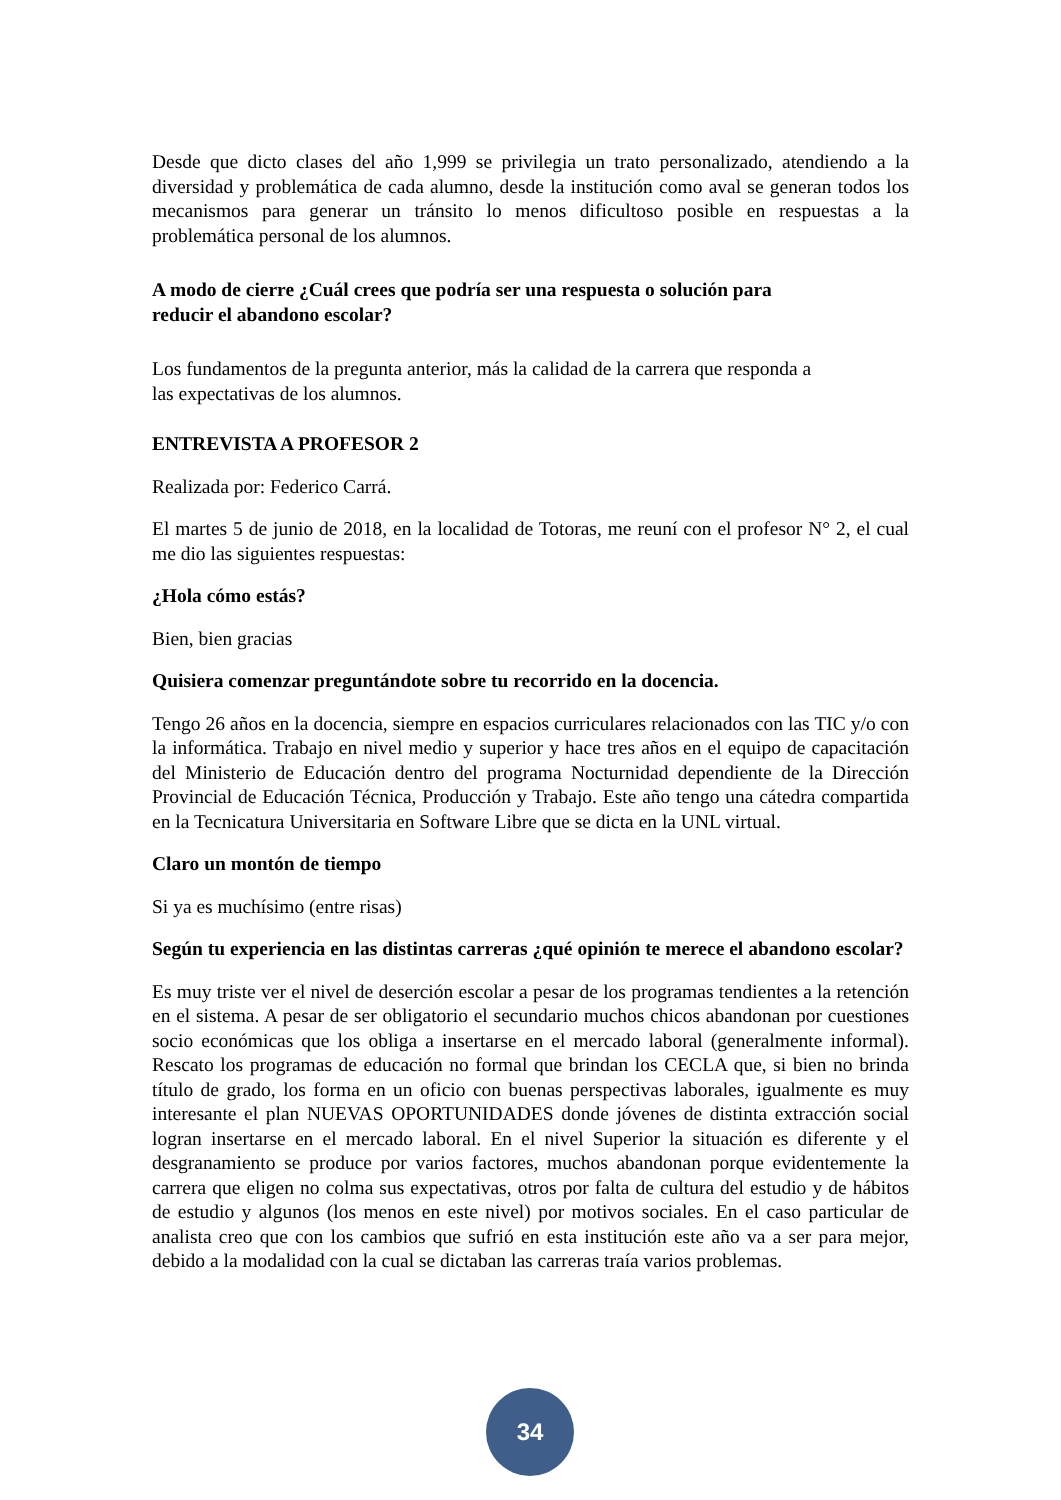Desde que dicto clases del año 1,999 se privilegia un trato personalizado, atendiendo a la diversidad y problemática de cada alumno, desde la institución como aval se generan todos los mecanismos para generar un tránsito lo menos dificultoso posible en respuestas a la problemática personal de los alumnos.
A modo de cierre ¿Cuál crees que podría ser una respuesta o solución para
reducir el abandono escolar?
Los fundamentos de la pregunta anterior, más la calidad de la carrera que responda a
las expectativas de los alumnos.
ENTREVISTA A PROFESOR 2
Realizada por: Federico Carrá.
El martes 5 de junio de 2018, en la localidad de Totoras, me reuní con el profesor N° 2, el cual me dio las siguientes respuestas:
¿Hola cómo estás?
Bien, bien gracias
Quisiera comenzar preguntándote sobre tu recorrido en la docencia.
Tengo 26 años en la docencia, siempre en espacios curriculares relacionados con las TIC y/o con la informática. Trabajo en nivel medio y superior y hace tres años en el equipo de capacitación del Ministerio de Educación dentro del programa Nocturnidad dependiente de la Dirección Provincial de Educación Técnica, Producción y Trabajo. Este año tengo una cátedra compartida en la Tecnicatura Universitaria en Software Libre que se dicta en la UNL virtual.
Claro un montón de tiempo
Si ya es muchísimo (entre risas)
Según tu experiencia en las distintas carreras ¿qué opinión te merece el abandono escolar?
Es muy triste ver el nivel de deserción escolar a pesar de los programas tendientes a la retención en el sistema. A pesar de ser obligatorio el secundario muchos chicos abandonan por cuestiones socio económicas que los obliga a insertarse en el mercado laboral (generalmente informal). Rescato los programas de educación no formal que brindan los CECLA que, si bien no brinda título de grado, los forma en un oficio con buenas perspectivas laborales, igualmente es muy interesante el plan NUEVAS OPORTUNIDADES donde jóvenes de distinta extracción social logran insertarse en el mercado laboral. En el nivel Superior la situación es diferente y el desgranamiento se produce por varios factores, muchos abandonan porque evidentemente la carrera que eligen no colma sus expectativas, otros por falta de cultura del estudio y de hábitos de estudio y algunos (los menos en este nivel) por motivos sociales. En el caso particular de analista creo que con los cambios que sufrió en esta institución este año va a ser para mejor, debido a la modalidad con la cual se dictaban las carreras traía varios problemas.
34